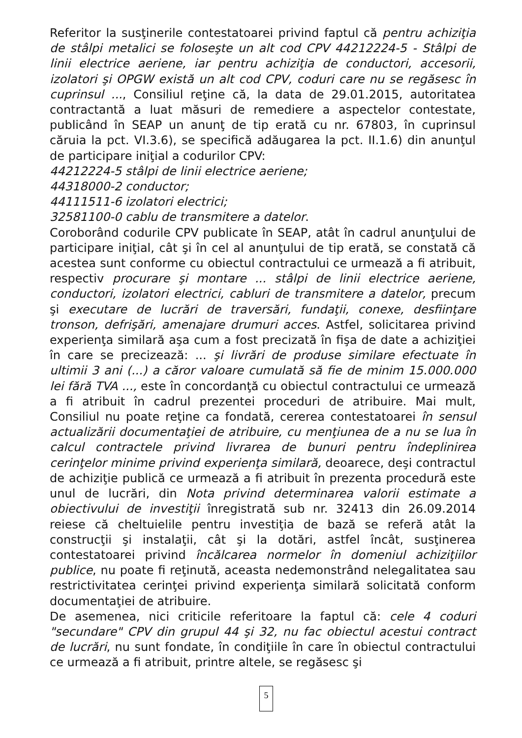Referitor la susţinerile contestatoarei privind faptul că pentru achiziţia de stâlpi metalici se foloseşte un alt cod CPV 44212224-5 - Stâlpi de linii electrice aeriene, iar pentru achiziţia de conductori, accesorii, izolatori şi OPGW există un alt cod CPV, coduri care nu se regăsesc în cuprinsul ..., Consiliul reţine că, la data de 29.01.2015, autoritatea contractantă a luat măsuri de remediere a aspectelor contestate, publicând în SEAP un anunţ de tip erată cu nr. 67803, în cuprinsul căruia la pct. VI.3.6), se specifică adăugarea la pct. II.1.6) din anunţul de participare iniţial a codurilor CPV:
44212224-5 stâlpi de linii electrice aeriene;
44318000-2 conductor;
44111511-6 izolatori electrici;
32581100-0 cablu de transmitere a datelor.
Coroborând codurile CPV publicate în SEAP, atât în cadrul anunţului de participare iniţial, cât şi în cel al anunţului de tip erată, se constată că acestea sunt conforme cu obiectul contractului ce urmează a fi atribuit, respectiv procurare şi montare ... stâlpi de linii electrice aeriene, conductori, izolatori electrici, cabluri de transmitere a datelor, precum şi executare de lucrări de traversări, fundaţii, conexe, desfiinţare tronson, defrişări, amenajare drumuri acces. Astfel, solicitarea privind experienţa similară aşa cum a fost precizată în fişa de date a achiziţiei în care se precizează: ... şi livrări de produse similare efectuate în ultimii 3 ani (...) a căror valoare cumulată să fie de minim 15.000.000 lei fără TVA ..., este în concordanţă cu obiectul contractului ce urmează a fi atribuit în cadrul prezentei proceduri de atribuire. Mai mult, Consiliul nu poate reţine ca fondată, cererea contestatoarei în sensul actualizării documentaţiei de atribuire, cu menţiunea de a nu se lua în calcul contractele privind livrarea de bunuri pentru îndeplinirea cerinţelor minime privind experienţa similară, deoarece, deşi contractul de achiziţie publică ce urmează a fi atribuit în prezenta procedură este unul de lucrări, din Nota privind determinarea valorii estimate a obiectivului de investiţii înregistrată sub nr. 32413 din 26.09.2014 reiese că cheltuielile pentru investiţia de bază se referă atât la construcţii şi instalaţii, cât şi la dotări, astfel încât, susţinerea contestatoarei privind încălcarea normelor în domeniul achiziţiilor publice, nu poate fi reţinută, aceasta nedemonstrând nelegalitatea sau restrictivitatea cerinţei privind experienţa similară solicitată conform documentaţiei de atribuire.
De asemenea, nici criticile referitoare la faptul că: cele 4 coduri "secundare" CPV din grupul 44 şi 32, nu fac obiectul acestui contract de lucrări, nu sunt fondate, în condiţiile în care în obiectul contractului ce urmează a fi atribuit, printre altele, se regăsesc şi
5